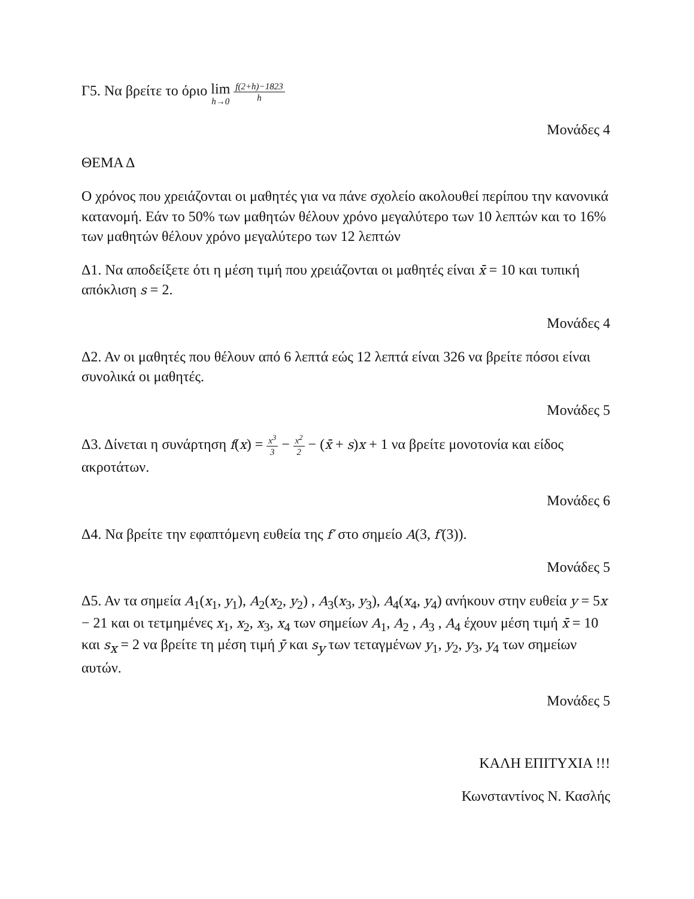Γ5. Να βρείτε το όριο lim h→0 f(2+h)−1823 h
Μονάδες 4
ΘΕΜΑ Δ
Ο χρόνος που χρειάζονται οι μαθητές για να πάνε σχολείο ακολουθεί περίπου την κανονικά κατανομή. Εάν το 50% των μαθητών θέλουν χρόνο μεγαλύτερο των 10 λεπτών και το 16% των μαθητών θέλουν χρόνο μεγαλύτερο των 12 λεπτών
Δ1. Να αποδείξετε ότι η μέση τιμή που χρειάζονται οι μαθητές είναι x̄ = 10 και τυπική απόκλιση s = 2.
Μονάδες 4
Δ2. Αν οι μαθητές που θέλουν από 6 λεπτά εώς 12 λεπτά είναι 326 να βρείτε πόσοι είναι συνολικά οι μαθητές.
Μονάδες 5
Δ3. Δίνεται η συνάρτηση f(x) = x<sup>3</sup> 3 − x<sup>2</sup> 2 − (x̄ + s)x + 1 να βρείτε μονοτονία και είδος ακροτάτων.
Μονάδες 6
Δ4. Να βρείτε την εφαπτόμενη ευθεία της f′ στο σημείο A(3, f′(3)).
Μονάδες 5
Δ5. Αν τα σημεία A<sub>1</sub>(x<sub>1</sub>, y<sub>1</sub>), A<sub>2</sub>(x<sub>2</sub>, y<sub>2</sub>) , A<sub>3</sub>(x<sub>3</sub>, y<sub>3</sub>), A<sub>4</sub>(x<sub>4</sub>, y<sub>4</sub>) ανήκουν στην ευθεία y = 5x − 21 και οι τετμημένες x<sub>1</sub>, x<sub>2</sub>, x<sub>3</sub>, x<sub>4</sub> των σημείων A<sub>1</sub>, A<sub>2</sub> , A<sub>3</sub> , A<sub>4</sub> έχουν μέση τιμή x̄ = 10 και s<sub>x</sub> = 2 να βρείτε τη μέση τιμή ȳ και s<sub>y</sub> των τεταγμένων y<sub>1</sub>, y<sub>2</sub>, y<sub>3</sub>, y<sub>4</sub> των σημείων αυτών.
Μονάδες 5
ΚΑΛΗ ΕΠΙΤΥΧΙΑ !!!
Κωνσταντίνος Ν. Κασλής